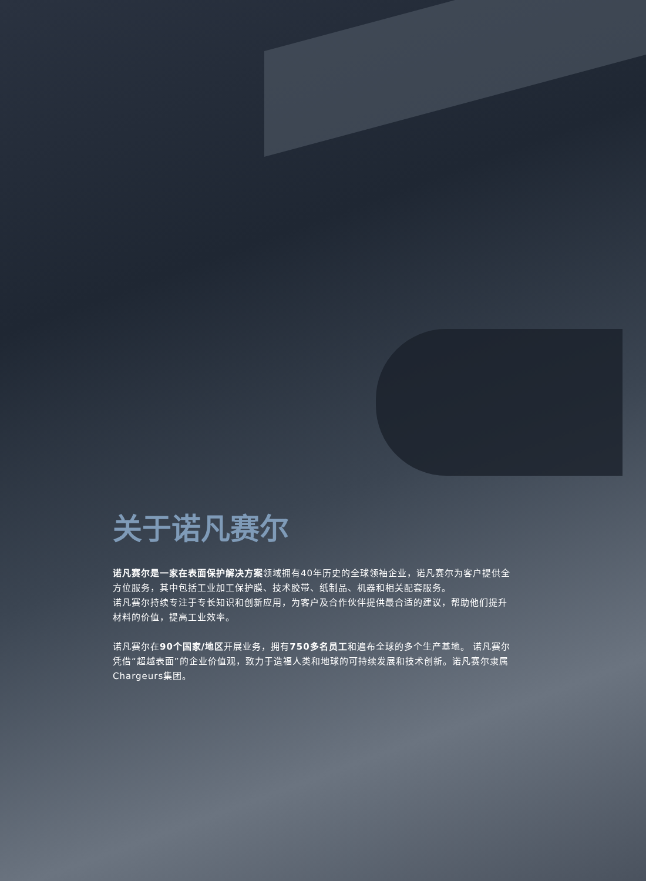关于诺凡赛尔
诺凡赛尔是一家在表面保护解决方案领域拥有40年历史的全球领袖企业，诺凡赛尔为客户提供全方位服务，其中包括工业加工保护膜、技术胶带、纸制品、机器和相关配套服务。
诺凡赛尔持续专注于专长知识和创新应用，为客户及合作伙伴提供最合适的建议，帮助他们提升材料的价值，提高工业效率。
诺凡赛尔在90个国家/地区开展业务，拥有750多名员工和遍布全球的多个生产基地。 诺凡赛尔凭借“超越表面”的企业价值观，致力于造福人类和地球的可持续发展和技术创新。诺凡赛尔隶属Chargeurs集团。